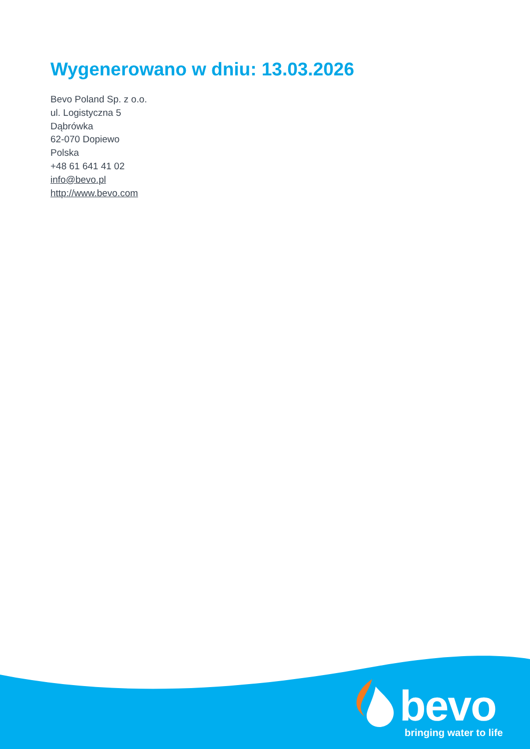Wygenerowano w dniu: 13.03.2026
Bevo Poland Sp. z o.o.
ul. Logistyczna 5
Dąbrówka
62-070 Dopiewo
Polska
+48 61 641 41 02
info@bevo.pl
http://www.bevo.com
bevo
bringing water to life